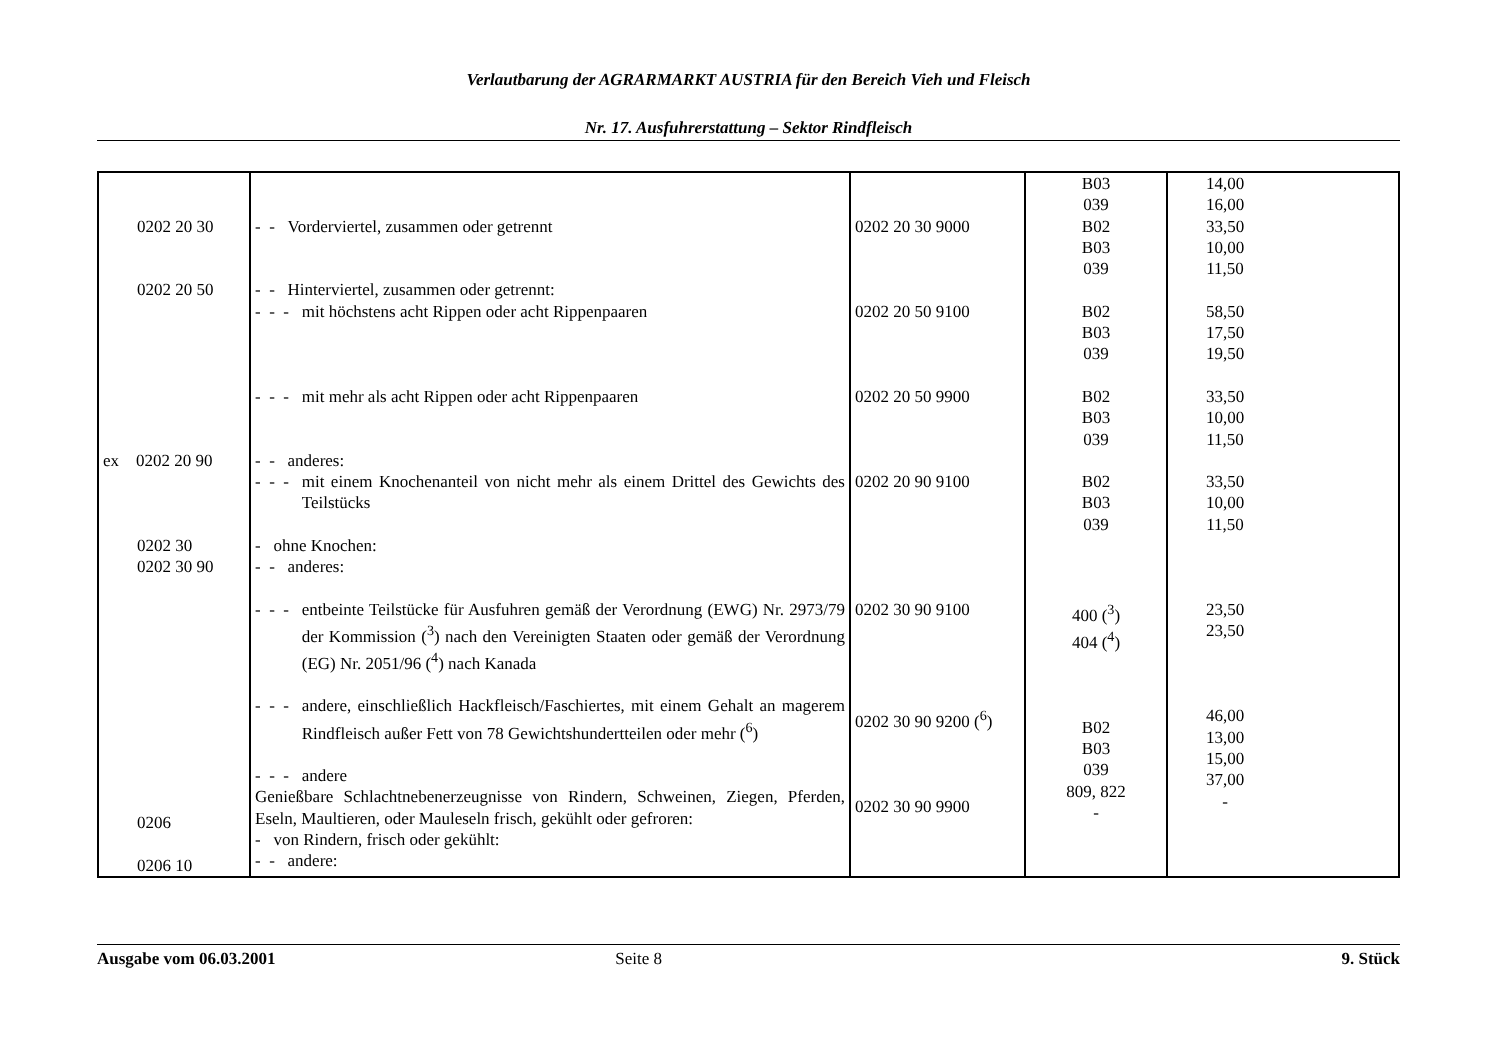Verlautbarung der AGRARMARKT AUSTRIA für den Bereich Vieh und Fleisch
Nr. 17. Ausfuhrerstattung – Sektor Rindfleisch
| 0202 20 30 0202 20 50 ex 0202 20 90 0202 30 0202 30 90 0206 0206 10 | - - Vorderviertel, zusammen oder getrennt - - Hinterviertel, zusammen oder getrennt: - - - mit höchstens acht Rippen oder acht Rippenpaaren - - - mit mehr als acht Rippen oder acht Rippenpaaren - - anderes: - - - mit einem Knochenanteil von nicht mehr als einem Drittel des Gewichts des Teilstücks - ohne Knochen: - - anderes: - - - entbeinte Teilstücke für Ausfuhren gemäß der Verordnung (EWG) Nr. 2973/79 der Kommission (<sup>3</sup>) nach den Vereinigten Staaten oder gemäß der Verordnung (EG) Nr. 2051/96 (<sup>4</sup>) nach Kanada - - - andere, einschließlich Hackfleisch/Faschiertes, mit einem Gehalt an magerem Rindfleisch außer Fett von 78 Gewichtshundertteilen oder mehr (<sup>6</sup>) - - - andere Genießbare Schlachtnebenerzeugnisse von Rindern, Schweinen, Ziegen, Pferden, Eseln, Maultieren, oder Mauleseln frisch, gekühlt oder gefroren: - von Rindern, frisch oder gekühlt: - - andere: | 0202 20 30 9000 0202 20 50 9100 0202 20 50 9900 0202 20 90 9100 0202 30 90 9100 0202 30 90 9200 (<sup>6</sup>) 0202 30 90 9900 | B03 039 B02 B03 039 B02 B03 039 B02 B03 039 B02 B03 039 400 (<sup>3</sup>) 404 (<sup>4</sup>) B02 B03 039 809, 822 - | 14,00 16,00 33,50 10,00 11,50 58,50 17,50 19,50 33,50 10,00 11,50 33,50 10,00 11,50 23,50 23,50 46,00 13,00 15,00 37,00 - |
Ausgabe vom 06.03.2001 Seite 8 9. Stück